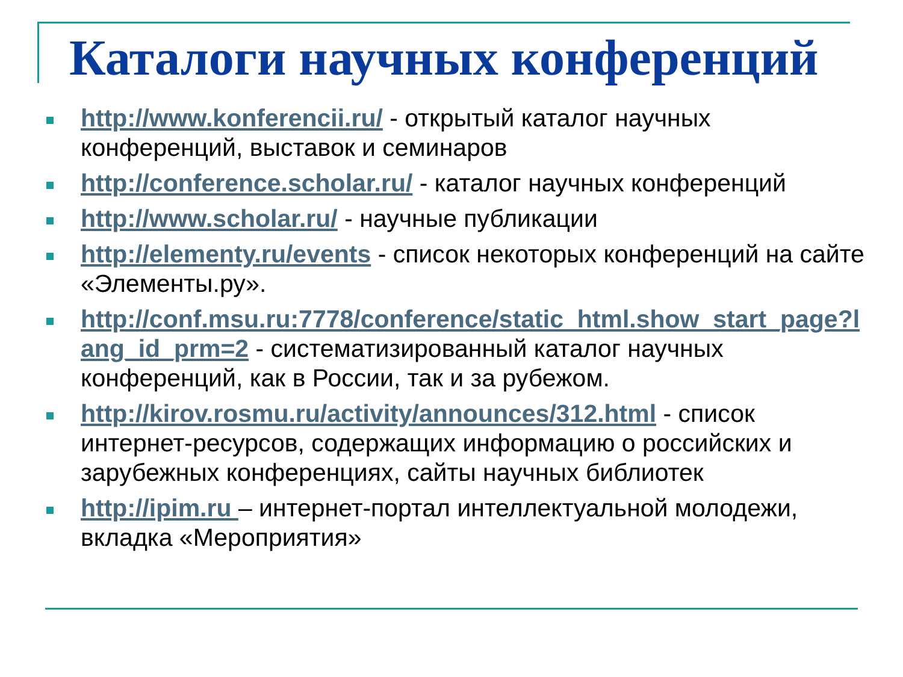Каталоги научных конференций
http://www.konferencii.ru/ - открытый каталог научных конференций, выставок и семинаров
http://conference.scholar.ru/ - каталог научных конференций
http://www.scholar.ru/ - научные публикации
http://elementy.ru/events - список некоторых конференций на сайте «Элементы.ру».
http://conf.msu.ru:7778/conference/static_html.show_start_page?lang_id_prm=2 - систематизированный каталог научных конференций, как в России, так и за рубежом.
http://kirov.rosmu.ru/activity/announces/312.html - список интернет-ресурсов, содержащих информацию о российских и зарубежных конференциях, сайты научных библиотек
http://ipim.ru – интернет-портал интеллектуальной молодежи, вкладка «Мероприятия»